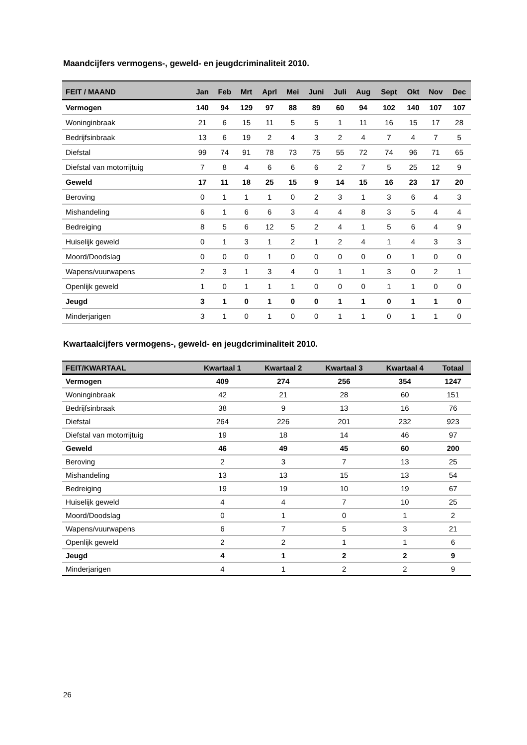Maandcijfers vermogens-, geweld- en jeugdcriminaliteit 2010.
| FEIT / MAAND | Jan | Feb | Mrt | Aprl | Mei | Juni | Juli | Aug | Sept | Okt | Nov | Dec |
| --- | --- | --- | --- | --- | --- | --- | --- | --- | --- | --- | --- | --- |
| Vermogen | 140 | 94 | 129 | 97 | 88 | 89 | 60 | 94 | 102 | 140 | 107 | 107 |
| Woninginbraak | 21 | 6 | 15 | 11 | 5 | 5 | 1 | 11 | 16 | 15 | 17 | 28 |
| Bedrijfsinbraak | 13 | 6 | 19 | 2 | 4 | 3 | 2 | 4 | 7 | 4 | 7 | 5 |
| Diefstal | 99 | 74 | 91 | 78 | 73 | 75 | 55 | 72 | 74 | 96 | 71 | 65 |
| Diefstal van motorrijtuig | 7 | 8 | 4 | 6 | 6 | 6 | 2 | 7 | 5 | 25 | 12 | 9 |
| Geweld | 17 | 11 | 18 | 25 | 15 | 9 | 14 | 15 | 16 | 23 | 17 | 20 |
| Beroving | 0 | 1 | 1 | 1 | 0 | 2 | 3 | 1 | 3 | 6 | 4 | 3 |
| Mishandeling | 6 | 1 | 6 | 6 | 3 | 4 | 4 | 8 | 3 | 5 | 4 | 4 |
| Bedreiging | 8 | 5 | 6 | 12 | 5 | 2 | 4 | 1 | 5 | 6 | 4 | 9 |
| Huiselijk geweld | 0 | 1 | 3 | 1 | 2 | 1 | 2 | 4 | 1 | 4 | 3 | 3 |
| Moord/Doodslag | 0 | 0 | 0 | 1 | 0 | 0 | 0 | 0 | 0 | 1 | 0 | 0 |
| Wapens/vuurwapens | 2 | 3 | 1 | 3 | 4 | 0 | 1 | 1 | 3 | 0 | 2 | 1 |
| Openlijk geweld | 1 | 0 | 1 | 1 | 1 | 0 | 0 | 0 | 1 | 1 | 0 | 0 |
| Jeugd | 3 | 1 | 0 | 1 | 0 | 0 | 1 | 1 | 0 | 1 | 1 | 0 |
| Minderjarigen | 3 | 1 | 0 | 1 | 0 | 0 | 1 | 1 | 0 | 1 | 1 | 0 |
Kwartaalcijfers vermogens-, geweld- en jeugdcriminaliteit 2010.
| FEIT/KWARTAAL | Kwartaal 1 | Kwartaal 2 | Kwartaal 3 | Kwartaal 4 | Totaal |
| --- | --- | --- | --- | --- | --- |
| Vermogen | 409 | 274 | 256 | 354 | 1247 |
| Woninginbraak | 42 | 21 | 28 | 60 | 151 |
| Bedrijfsinbraak | 38 | 9 | 13 | 16 | 76 |
| Diefstal | 264 | 226 | 201 | 232 | 923 |
| Diefstal van motorrijtuig | 19 | 18 | 14 | 46 | 97 |
| Geweld | 46 | 49 | 45 | 60 | 200 |
| Beroving | 2 | 3 | 7 | 13 | 25 |
| Mishandeling | 13 | 13 | 15 | 13 | 54 |
| Bedreiging | 19 | 19 | 10 | 19 | 67 |
| Huiselijk geweld | 4 | 4 | 7 | 10 | 25 |
| Moord/Doodslag | 0 | 1 | 0 | 1 | 2 |
| Wapens/vuurwapens | 6 | 7 | 5 | 3 | 21 |
| Openlijk geweld | 2 | 2 | 1 | 1 | 6 |
| Jeugd | 4 | 1 | 2 | 2 | 9 |
| Minderjarigen | 4 | 1 | 2 | 2 | 9 |
26